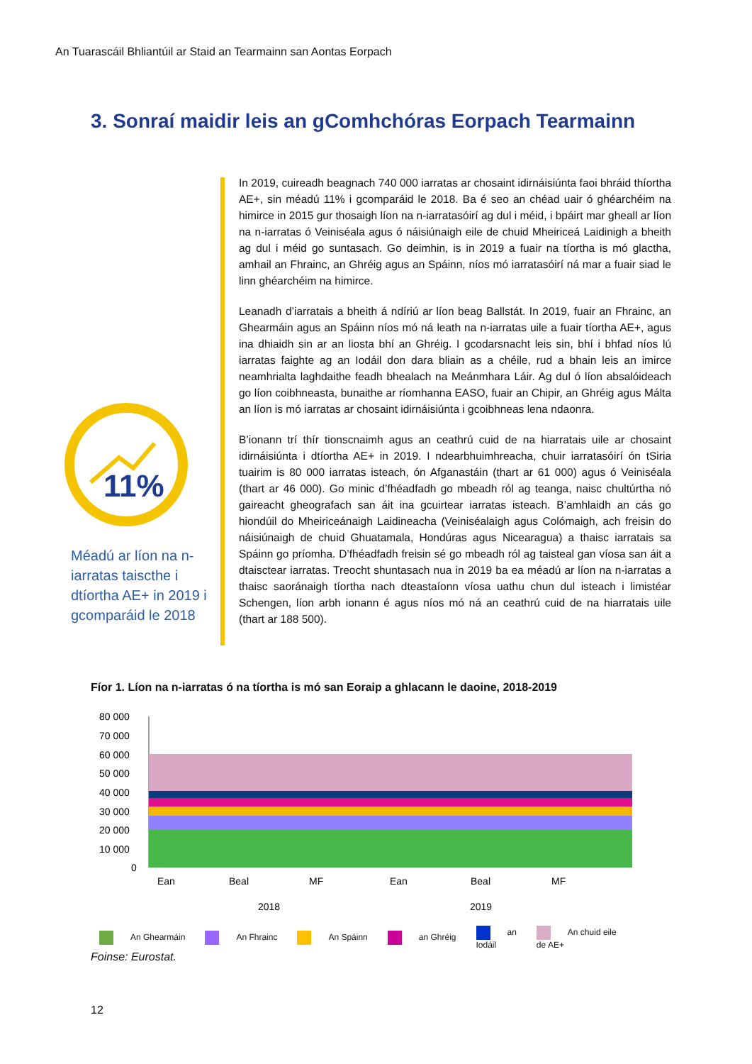An Tuarascáil Bhliantúil ar Staid an Tearmainn san Aontas Eorpach
3. Sonraí maidir leis an gComhchóras Eorpach Tearmainn
11%
Méadú ar líon na n-iarratas taiscthe i dtíortha AE+ in 2019 i gcomparáid le 2018
In 2019, cuireadh beagnach 740 000 iarratas ar chosaint idirnáisiúnta faoi bhráid thíortha AE+, sin méadú 11% i gcomparáid le 2018. Ba é seo an chéad uair ó ghéarchéim na himirce in 2015 gur thosaigh líon na n-iarratasóirí ag dul i méid, i bpáirt mar gheall ar líon na n-iarratas ó Veiniséala agus ó náisiúnaigh eile de chuid Mheiriceá Laidinigh a bheith ag dul i méid go suntasach. Go deimhin, is in 2019 a fuair na tíortha is mó glactha, amhail an Fhrainc, an Ghréig agus an Spáinn, níos mó iarratasóirí ná mar a fuair siad le linn ghéarchéim na himirce.
Leanadh d’iarratais a bheith á ndíriú ar líon beag Ballstát. In 2019, fuair an Fhrainc, an Ghearmáin agus an Spáinn níos mó ná leath na n-iarratas uile a fuair tíortha AE+, agus ina dhiaidh sin ar an liosta bhí an Ghréig. I gcodarsnacht leis sin, bhí i bhfad níos lú iarratas faighte ag an Iodáil don dara bliain as a chéile, rud a bhain leis an imirce neamhrialta laghdaithe feadh bhealach na Meánmhara Láir. Ag dul ó líon absalóideach go líon coibhneasta, bunaithe ar ríomhanna EASO, fuair an Chipir, an Ghréig agus Málta an líon is mó iarratas ar chosaint idirnáisiúnta i gcoibhneas lena ndaonra.
B’ionann trí thír tionscnaimh agus an ceathrú cuid de na hiarratais uile ar chosaint idirnáisiúnta i dtíortha AE+ in 2019. I ndearbhuimhreacha, chuir iarratasóirí ón tSiria tuairim is 80 000 iarratas isteach, ón Afganastáin (thart ar 61 000) agus ó Veiniséala (thart ar 46 000). Go minic d’fhéadfadh go mbeadh ról ag teanga, naisc chultúrtha nó gaireacht gheografach san áit ina gcuirtear iarratas isteach. B’amhlaidh an cás go hiondúil do Mheiriceánaigh Laidineacha (Veiniséalaigh agus Colómaigh, ach freisin do náisiúnaigh de chuid Ghuatamala, Hondúras agus Nicearagua) a thaisc iarratais sa Spáinn go príomha. D’fhéadfadh freisin sé go mbeadh ról ag taisteal gan víosa san áit a dtaisctear iarratas. Treocht shuntasach nua in 2019 ba ea méadú ar líon na n-iarratas a thaisc saoránaigh tíortha nach dteastaíonn víosa uathu chun dul isteach i limistéar Schengen, líon arbh ionann é agus níos mó ná an ceathrú cuid de na hiarratais uile (thart ar 188 500).
Fíor 1. Líon na n-iarratas ó na tíortha is mó san Eoraip a ghlacann le daoine, 2018-2019
80 000
70 000
60 000
50 000
40 000
30 000
20 000
10 000
0
Ean
Beal
MF
Ean
Beal
MF
2018
2019
An Ghearmáin An Fhrainc An Spáinn an Ghréig
an
Iodáil
An chuid eile
de AE+
Foinse: Eurostat.
12